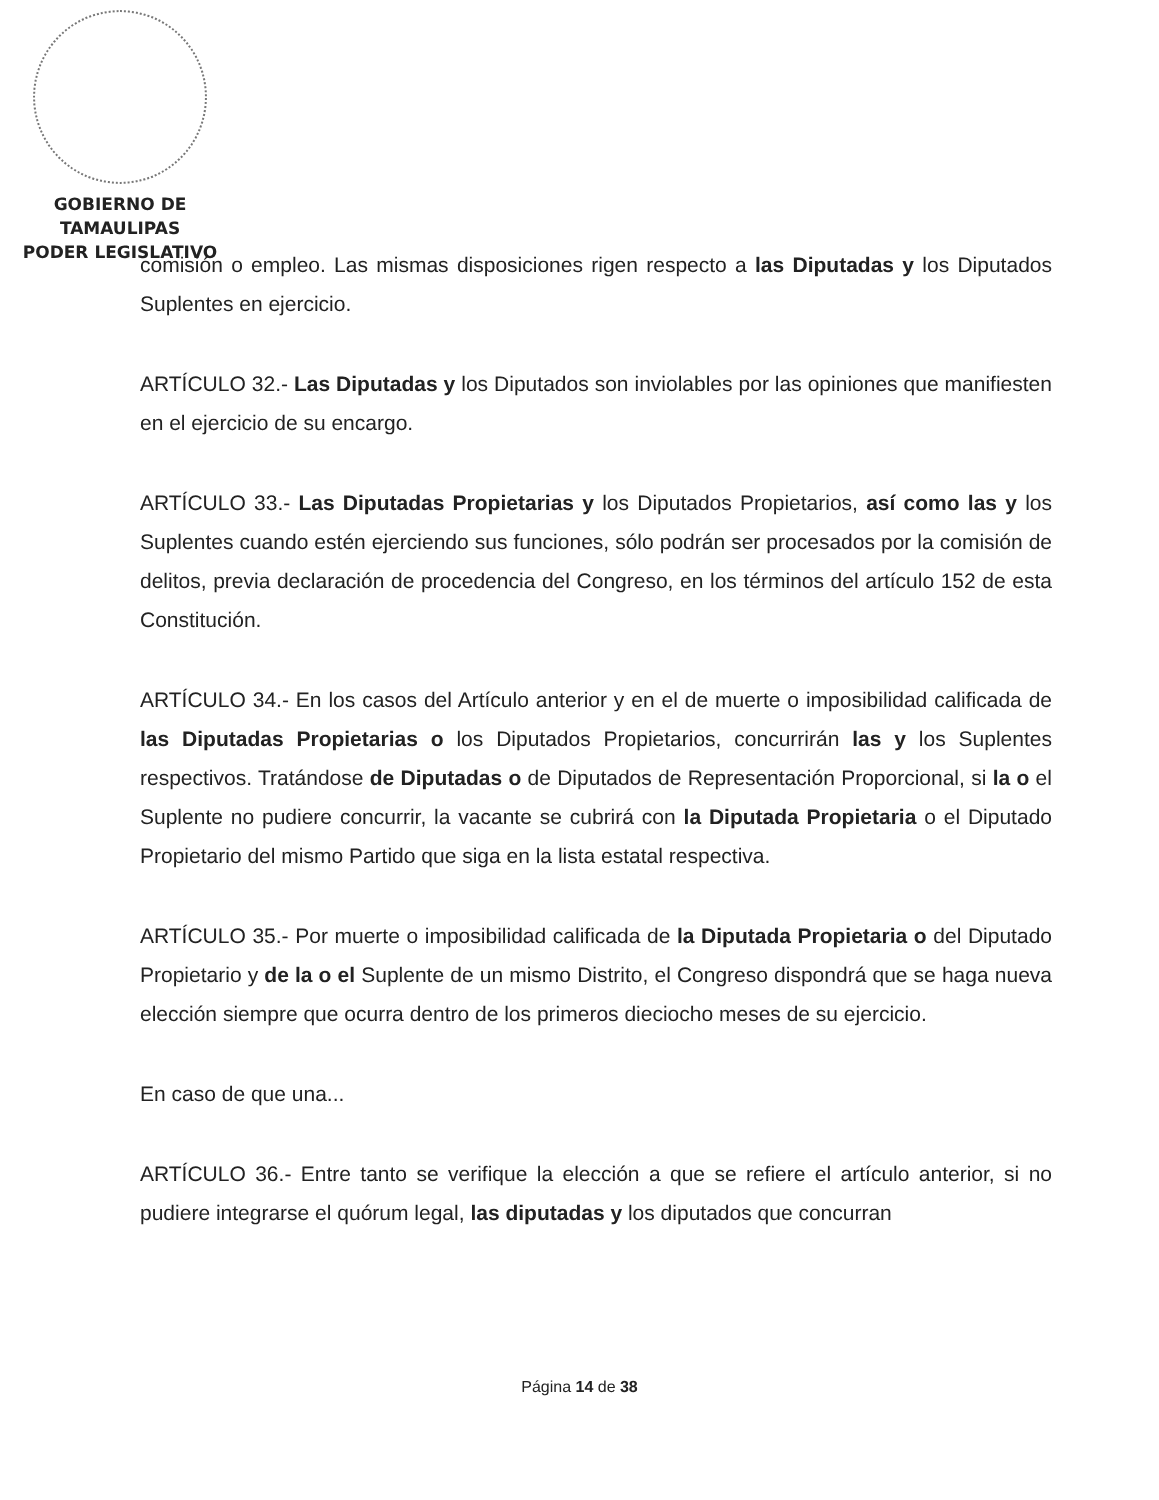GOBIERNO DE TAMAULIPAS
PODER LEGISLATIVO
comisión o empleo. Las mismas disposiciones rigen respecto a las Diputadas y los Diputados Suplentes en ejercicio.
ARTÍCULO 32.- Las Diputadas y los Diputados son inviolables por las opiniones que manifiesten en el ejercicio de su encargo.
ARTÍCULO 33.- Las Diputadas Propietarias y los Diputados Propietarios, así como las y los Suplentes cuando estén ejerciendo sus funciones, sólo podrán ser procesados por la comisión de delitos, previa declaración de procedencia del Congreso, en los términos del artículo 152 de esta Constitución.
ARTÍCULO 34.- En los casos del Artículo anterior y en el de muerte o imposibilidad calificada de las Diputadas Propietarias o los Diputados Propietarios, concurrirán las y los Suplentes respectivos. Tratándose de Diputadas o de Diputados de Representación Proporcional, si la o el Suplente no pudiere concurrir, la vacante se cubrirá con la Diputada Propietaria o el Diputado Propietario del mismo Partido que siga en la lista estatal respectiva.
ARTÍCULO 35.- Por muerte o imposibilidad calificada de la Diputada Propietaria o del Diputado Propietario y de la o el Suplente de un mismo Distrito, el Congreso dispondrá que se haga nueva elección siempre que ocurra dentro de los primeros dieciocho meses de su ejercicio.
En caso de que una...
ARTÍCULO 36.- Entre tanto se verifique la elección a que se refiere el artículo anterior, si no pudiere integrarse el quórum legal, las diputadas y los diputados que concurran
Página 14 de 38